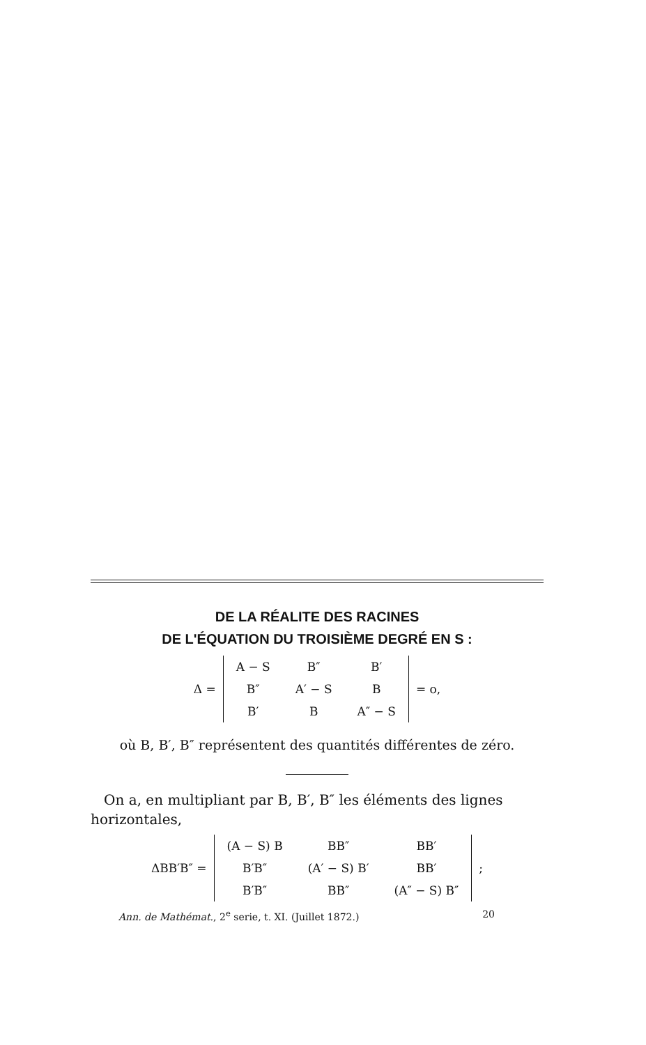DE LA RÉALITE DES RACINES
DE L'ÉQUATION DU TROISIÈME DEGRÉ EN S :
Δ =
| A − S | B″ | B′ |
| B″ | A′ − S | B |
| B′ | B | A″ − S |
= o,
où B, B′, B″ représentent des quantités différentes de zéro.
On a, en multipliant par B, B′, B″ les éléments des lignes horizontales,
ΔBB′B″ =
| (A − S) B | BB″ | BB′ |
| B′B″ | (A′ − S) B′ | BB′ |
| B′B″ | BB″ | (A″ − S) B″ |
;
Ann. de Mathémat., 2<sup>e</sup> serie, t. XI. (Juillet 1872.) 20